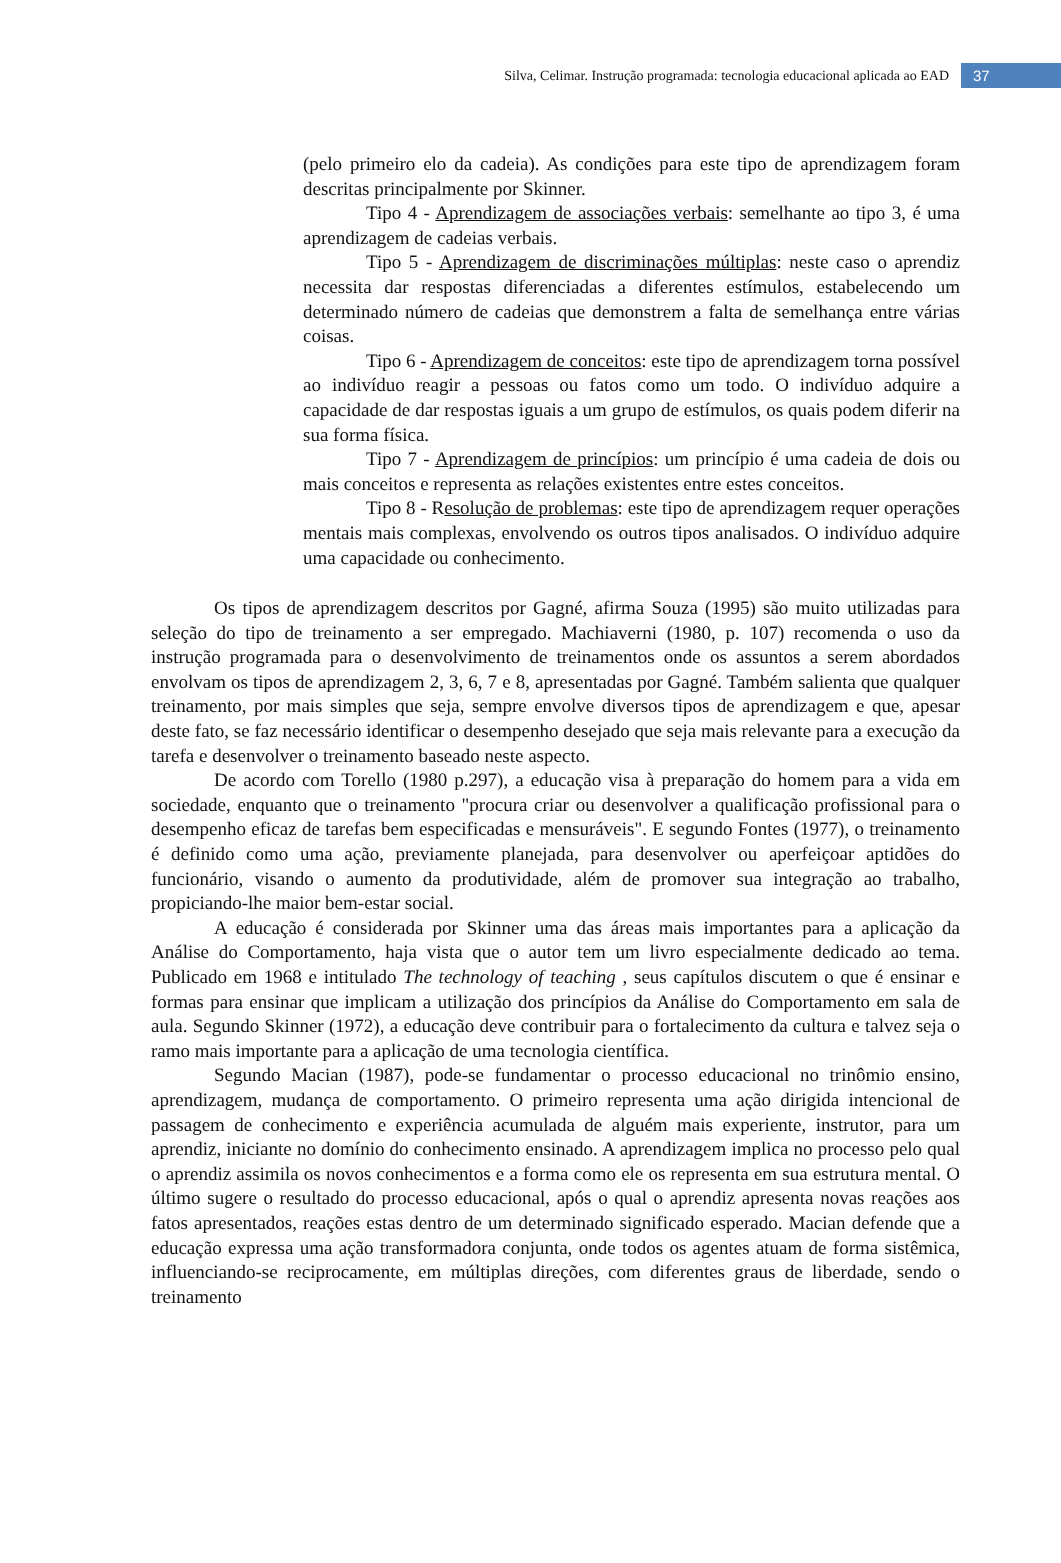Silva, Celimar. Instrução programada: tecnologia educacional aplicada ao EAD 37
(pelo primeiro elo da cadeia). As condições para este tipo de aprendizagem foram descritas principalmente por Skinner.
Tipo 4 - Aprendizagem de associações verbais: semelhante ao tipo 3, é uma aprendizagem de cadeias verbais.
Tipo 5 - Aprendizagem de discriminações múltiplas: neste caso o aprendiz necessita dar respostas diferenciadas a diferentes estímulos, estabelecendo um determinado número de cadeias que demonstrem a falta de semelhança entre várias coisas.
Tipo 6 - Aprendizagem de conceitos: este tipo de aprendizagem torna possível ao indivíduo reagir a pessoas ou fatos como um todo. O indivíduo adquire a capacidade de dar respostas iguais a um grupo de estímulos, os quais podem diferir na sua forma física.
Tipo 7 - Aprendizagem de princípios: um princípio é uma cadeia de dois ou mais conceitos e representa as relações existentes entre estes conceitos.
Tipo 8 - Resolução de problemas: este tipo de aprendizagem requer operações mentais mais complexas, envolvendo os outros tipos analisados. O indivíduo adquire uma capacidade ou conhecimento.
Os tipos de aprendizagem descritos por Gagné, afirma Souza (1995) são muito utilizadas para seleção do tipo de treinamento a ser empregado. Machiaverni (1980, p. 107) recomenda o uso da instrução programada para o desenvolvimento de treinamentos onde os assuntos a serem abordados envolvam os tipos de aprendizagem 2, 3, 6, 7 e 8, apresentadas por Gagné. Também salienta que qualquer treinamento, por mais simples que seja, sempre envolve diversos tipos de aprendizagem e que, apesar deste fato, se faz necessário identificar o desempenho desejado que seja mais relevante para a execução da tarefa e desenvolver o treinamento baseado neste aspecto.
De acordo com Torello (1980 p.297), a educação visa à preparação do homem para a vida em sociedade, enquanto que o treinamento "procura criar ou desenvolver a qualificação profissional para o desempenho eficaz de tarefas bem especificadas e mensuráveis". E segundo Fontes (1977), o treinamento é definido como uma ação, previamente planejada, para desenvolver ou aperfeiçoar aptidões do funcionário, visando o aumento da produtividade, além de promover sua integração ao trabalho, propiciando-lhe maior bem-estar social.
A educação é considerada por Skinner uma das áreas mais importantes para a aplicação da Análise do Comportamento, haja vista que o autor tem um livro especialmente dedicado ao tema. Publicado em 1968 e intitulado The technology of teaching , seus capítulos discutem o que é ensinar e formas para ensinar que implicam a utilização dos princípios da Análise do Comportamento em sala de aula. Segundo Skinner (1972), a educação deve contribuir para o fortalecimento da cultura e talvez seja o ramo mais importante para a aplicação de uma tecnologia científica.
Segundo Macian (1987), pode-se fundamentar o processo educacional no trinômio ensino, aprendizagem, mudança de comportamento. O primeiro representa uma ação dirigida intencional de passagem de conhecimento e experiência acumulada de alguém mais experiente, instrutor, para um aprendiz, iniciante no domínio do conhecimento ensinado. A aprendizagem implica no processo pelo qual o aprendiz assimila os novos conhecimentos e a forma como ele os representa em sua estrutura mental. O último sugere o resultado do processo educacional, após o qual o aprendiz apresenta novas reações aos fatos apresentados, reações estas dentro de um determinado significado esperado. Macian defende que a educação expressa uma ação transformadora conjunta, onde todos os agentes atuam de forma sistêmica, influenciando-se reciprocamente, em múltiplas direções, com diferentes graus de liberdade, sendo o treinamento